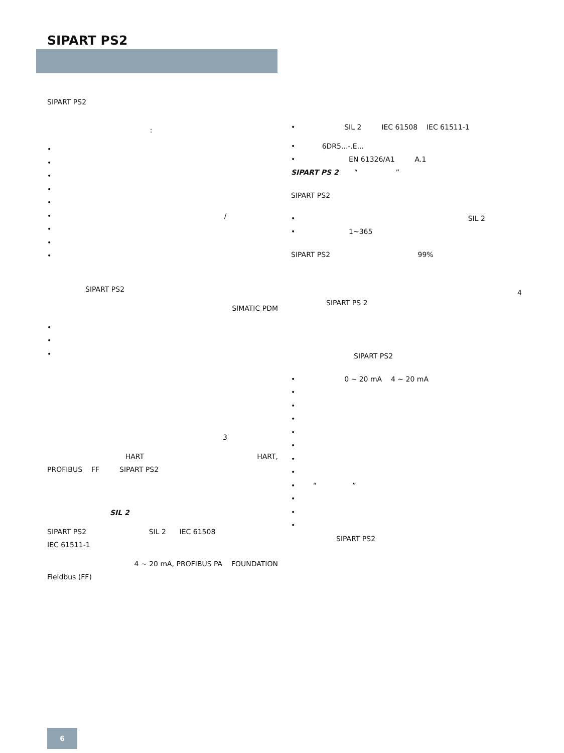SIPART PS2
SIPART PS2
:
•
•
•
•
•
• /
•
•
•
SIPART PS2
SIMATIC PDM
•
•
•
3
HART HART,
PROFIBUS FF SIPART PS2
SIL 2
SIPART PS2 SIL 2 IEC 61508
IEC 61511-1
4 ~ 20 mA, PROFIBUS PA FOUNDATION
Fieldbus (FF)
• SIL 2 IEC 61508 IEC 61511-1
• 6DR5...-.E...
• EN 61326/A1 A.1
SIPART PS 2 “ ”
SIPART PS2
• SIL 2
• 1~365
SIPART PS2 99%
4
SIPART PS 2
SIPART PS2
• 0 ~ 20 mA 4 ~ 20 mA
•
•
•
•
•
•
•
• “ ”
•
•
•
SIPART PS2
6